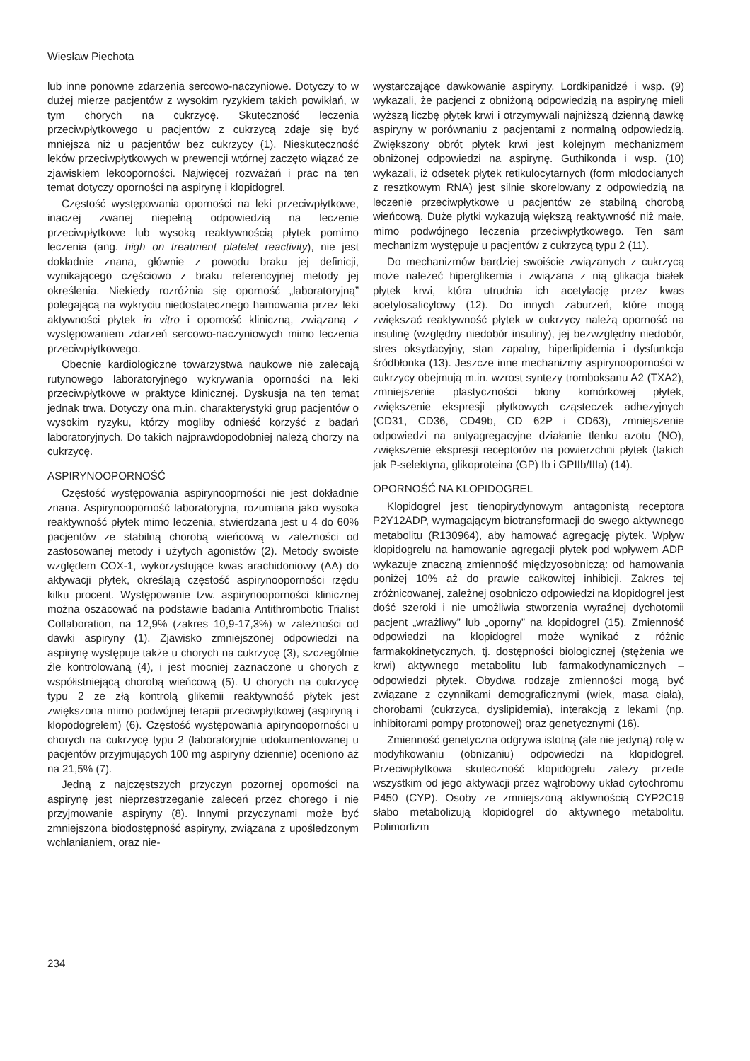Wiesław Piechota
lub inne ponowne zdarzenia sercowo-naczyniowe. Dotyczy to w dużej mierze pacjentów z wysokim ryzykiem takich powikłań, w tym chorych na cukrzycę. Skuteczność leczenia przeciwpłytkowego u pacjentów z cukrzycą zdaje się być mniejsza niż u pacjentów bez cukrzycy (1). Nieskuteczność leków przeciwpłytkowych w prewencji wtórnej zaczęto wiązać ze zjawiskiem lekooporności. Najwięcej rozważań i prac na ten temat dotyczy oporności na aspirynę i klopidogrel.
Częstość występowania oporności na leki przeciwpłytkowe, inaczej zwanej niepełną odpowiedzią na leczenie przeciwpłytkowe lub wysoką reaktywnością płytek pomimo leczenia (ang. high on treatment platelet reactivity), nie jest dokładnie znana, głównie z powodu braku jej definicji, wynikającego częściowo z braku referencyjnej metody jej określenia. Niekiedy rozróżnia się oporność „laboratoryjną” polegającą na wykryciu niedostatecznego hamowania przez leki aktywności płytek in vitro i oporność kliniczną, związaną z występowaniem zdarzeń sercowo-naczyniowych mimo leczenia przeciwpłytkowego.
Obecnie kardiologiczne towarzystwa naukowe nie zalecają rutynowego laboratoryjnego wykrywania oporności na leki przeciwpłytkowe w praktyce klinicznej. Dyskusja na ten temat jednak trwa. Dotyczy ona m.in. charakterystyki grup pacjentów o wysokim ryzyku, którzy mogliby odnieść korzyść z badań laboratoryjnych. Do takich najprawdopodobniej należą chorzy na cukrzycę.
ASPIRYNOOPORNOŚĆ
Częstość występowania aspirynooprności nie jest dokładnie znana. Aspirynooporność laboratoryjna, rozumiana jako wysoka reaktywność płytek mimo leczenia, stwierdzana jest u 4 do 60% pacjentów ze stabilną chorobą wieńcową w zależności od zastosowanej metody i użytych agonistów (2). Metody swoiste względem COX-1, wykorzystujące kwas arachidoniowy (AA) do aktywacji płytek, określają częstość aspirynooporności rzędu kilku procent. Występowanie tzw. aspirynooporności klinicznej można oszacować na podstawie badania Antithrombotic Trialist Collaboration, na 12,9% (zakres 10,9-17,3%) w zależności od dawki aspiryny (1). Zjawisko zmniejszonej odpowiedzi na aspirynę występuje także u chorych na cukrzycę (3), szczególnie źle kontrolowaną (4), i jest mocniej zaznaczone u chorych z współistniejącą chorobą wieńcową (5). U chorych na cukrzycę typu 2 ze złą kontrolą glikemii reaktywność płytek jest zwiększona mimo podwójnej terapii przeciwpłytkowej (aspiryną i klopodogrelem) (6). Częstość występowania apirynooporności u chorych na cukrzycę typu 2 (laboratoryjnie udokumentowanej u pacjentów przyjmujących 100 mg aspiryny dziennie) oceniono aż na 21,5% (7).
Jedną z najczęstszych przyczyn pozornej oporności na aspirynę jest nieprzestrzeganie zaleceń przez chorego i nie przyjmowanie aspiryny (8). Innymi przyczynami może być zmniejszona biodostępność aspiryny, związana z upośledzonym wchłanianiem, oraz nie-
wystarczające dawkowanie aspiryny. Lordkipanidzé i wsp. (9) wykazali, że pacjenci z obniżoną odpowiedzią na aspirynę mieli wyższą liczbę płytek krwi i otrzymywali najniższą dzienną dawkę aspiryny w porównaniu z pacjentami z normalną odpowiedzią. Zwiększony obrót płytek krwi jest kolejnym mechanizmem obniżonej odpowiedzi na aspirynę. Guthikonda i wsp. (10) wykazali, iż odsetek płytek retikulocytarnych (form młodocianych z resztkowym RNA) jest silnie skorelowany z odpowiedzią na leczenie przeciwpłytkowe u pacjentów ze stabilną chorobą wieńcową. Duże płytki wykazują większą reaktywność niż małe, mimo podwójnego leczenia przeciwpłytkowego. Ten sam mechanizm występuje u pacjentów z cukrzycą typu 2 (11).
Do mechanizmów bardziej swoiście związanych z cukrzycą może należeć hiperglikemia i związana z nią glikacja białek płytek krwi, która utrudnia ich acetylację przez kwas acetylosalicylowy (12). Do innych zaburzeń, które mogą zwiększać reaktywność płytek w cukrzycy należą oporność na insulinę (względny niedobór insuliny), jej bezwzględny niedobór, stres oksydacyjny, stan zapalny, hiperlipidemia i dysfunkcja śródbłonka (13). Jeszcze inne mechanizmy aspirynooporności w cukrzycy obejmują m.in. wzrost syntezy tromboksanu A2 (TXA2), zmniejszenie plastyczności błony komórkowej płytek, zwiększenie ekspresji płytkowych cząsteczek adhezyjnych (CD31, CD36, CD49b, CD 62P i CD63), zmniejszenie odpowiedzi na antyagregacyjne działanie tlenku azotu (NO), zwiększenie ekspresji receptorów na powierzchni płytek (takich jak P-selektyna, glikoproteina (GP) Ib i GPIIb/IIIa) (14).
OPORNOŚĆ NA KLOPIDOGREL
Klopidogrel jest tienopirydynowym antagonistą receptora P2Y12ADP, wymagającym biotransformacji do swego aktywnego metabolitu (R130964), aby hamować agregację płytek. Wpływ klopidogrelu na hamowanie agregacji płytek pod wpływem ADP wykazuje znaczną zmienność międzyosobniczą: od hamowania poniżej 10% aż do prawie całkowitej inhibicji. Zakres tej zróżnicowanej, zależnej osobniczo odpowiedzi na klopidogrel jest dość szeroki i nie umożliwia stworzenia wyraźnej dychotomii pacjent „wrażliwy” lub „oporny” na klopidogrel (15). Zmienność odpowiedzi na klopidogrel może wynikać z różnic farmakokinetycznych, tj. dostępności biologicznej (stężenia we krwi) aktywnego metabolitu lub farmakodynamicznych – odpowiedzi płytek. Obydwa rodzaje zmienności mogą być związane z czynnikami demograficznymi (wiek, masa ciała), chorobami (cukrzyca, dyslipidemia), interakcją z lekami (np. inhibitorami pompy protonowej) oraz genetycznymi (16).
Zmienność genetyczna odgrywa istotną (ale nie jedyną) rolę w modyfikowaniu (obniżaniu) odpowiedzi na klopidogrel. Przeciwpłytkowa skuteczność klopidogrelu zależy przede wszystkim od jego aktywacji przez wątrobowy układ cytochromu P450 (CYP). Osoby ze zmniejszoną aktywnością CYP2C19 słabo metabolizują klopidogrel do aktywnego metabolitu. Polimorfizm
234